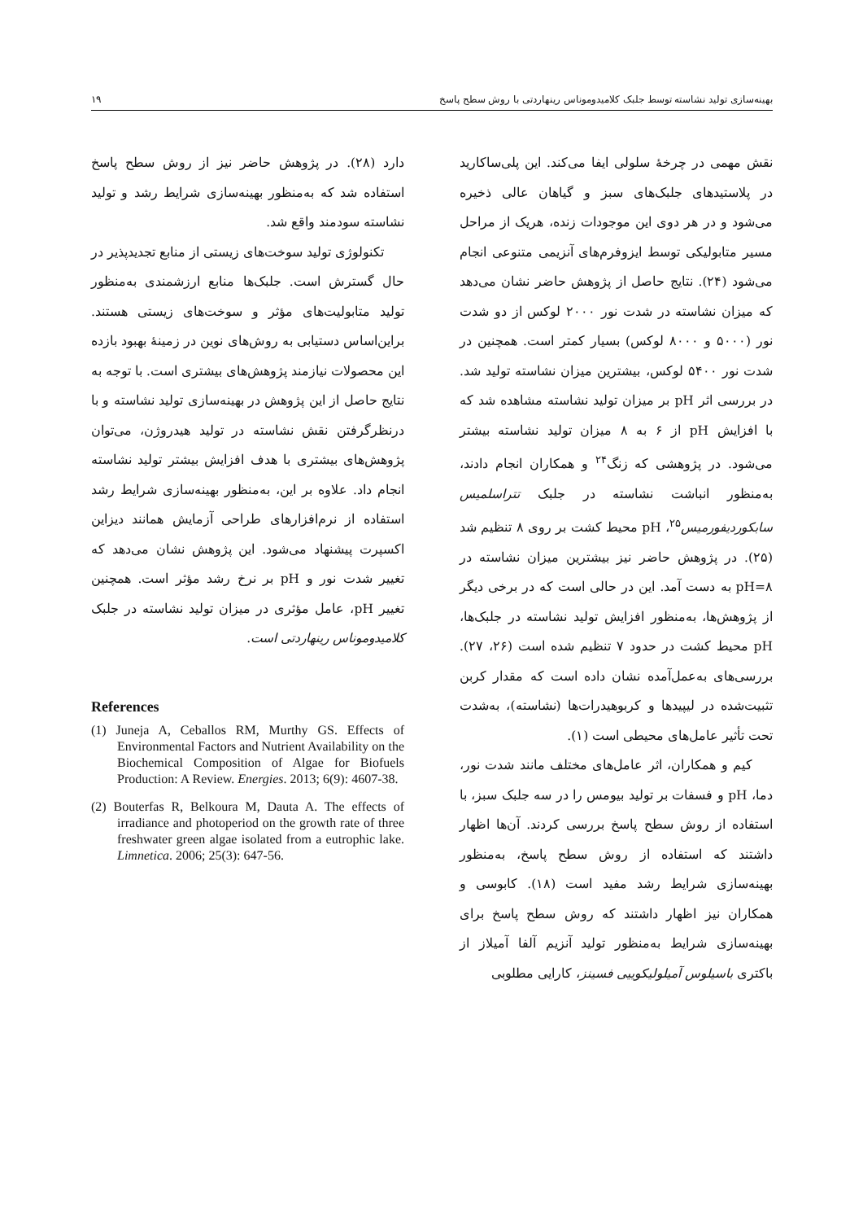بهینه‌سازی تولید نشاسته توسط جلبک کلامیدوموناس رینهاردتی با روش سطح پاسخ ۱۹
نقش مهمی در چرخهٔ سلولی ایفا می‌کند. این پلی‌ساکارید در پلاستیدهای جلبک‌های سبز و گیاهان عالی ذخیره می‌شود و در هر دوی این موجودات زنده، هریک از مراحل مسیر متابولیکی توسط ایزوفرم‌های آنزیمی متنوعی انجام می‌شود (۲۴). نتایج حاصل از پژوهش حاضر نشان می‌دهد که میزان نشاسته در شدت نور ۲۰۰۰ لوکس از دو شدت نور (۵۰۰۰ و ۸۰۰۰ لوکس) بسیار کمتر است. همچنین در شدت نور ۵۴۰۰ لوکس، بیشترین میزان نشاسته تولید شد. در بررسی اثر pH بر میزان تولید نشاسته مشاهده شد که با افزایش pH از ۶ به ۸ میزان تولید نشاسته بیشتر می‌شود. در پژوهشی که زنگ<sup>۲۴</sup> و همکاران انجام دادند، به‌منظور انباشت نشاسته در جلبک تتراسلمیس سابکوردیفورمیس<sup>۲۵</sup>، pH محیط کشت بر روی ۸ تنظیم شد (۲۵). در پژوهش حاضر نیز بیشترین میزان نشاسته در pH=۸ به دست آمد. این در حالی است که در برخی دیگر از پژوهش‌ها، به‌منظور افزایش تولید نشاسته در جلبک‌ها، pH محیط کشت در حدود ۷ تنظیم شده است (۲۶، ۲۷). بررسی‌های به‌عمل‌آمده نشان داده است که مقدار کربن تثبیت‌شده در لیپیدها و کربوهیدرات‌ها (نشاسته)، به‌شدت تحت تأثیر عامل‌های محیطی است (۱).
کیم و همکاران، اثر عامل‌های مختلف مانند شدت نور، دما، pH و فسفات بر تولید بیومس را در سه جلبک سبز، با استفاده از روش سطح پاسخ بررسی کردند. آن‌ها اظهار داشتند که استفاده از روش سطح پاسخ، به‌منظور بهینه‌سازی شرایط رشد مفید است (۱۸). کابوسی و همکاران نیز اظهار داشتند که روش سطح پاسخ برای بهینه‌سازی شرایط به‌منظور تولید آنزیم آلفا آمیلاز از باکتری باسیلوس آمیلولیکوییی فسینز، کارایی مطلوبی
دارد (۲۸). در پژوهش حاضر نیز از روش سطح پاسخ استفاده شد که به‌منظور بهینه‌سازی شرایط رشد و تولید نشاسته سودمند واقع شد.
تکنولوژی تولید سوخت‌های زیستی از منابع تجدیدپذیر در حال گسترش است. جلبک‌ها منابع ارزشمندی به‌منظور تولید متابولیت‌های مؤثر و سوخت‌های زیستی هستند. براین‌اساس دستیابی به روش‌های نوین در زمینهٔ بهبود بازده این محصولات نیازمند پژوهش‌های بیشتری است. با توجه به نتایج حاصل از این پژوهش در بهینه‌سازی تولید نشاسته و با درنظرگرفتن نقش نشاسته در تولید هیدروژن، می‌توان پژوهش‌های بیشتری با هدف افزایش بیشتر تولید نشاسته انجام داد. علاوه بر این، به‌منظور بهینه‌سازی شرایط رشد استفاده از نرم‌افزارهای طراحی آزمایش همانند دیزاین اکسپرت پیشنهاد می‌شود. این پژوهش نشان می‌دهد که تغییر شدت نور و pH بر نرخ رشد مؤثر است. همچنین تغییر pH، عامل مؤثری در میزان تولید نشاسته در جلبک کلامیدوموناس رینهاردتی است.
References
(1) Juneja A, Ceballos RM, Murthy GS. Effects of Environmental Factors and Nutrient Availability on the Biochemical Composition of Algae for Biofuels Production: A Review. Energies. 2013; 6(9): 4607-38.
(2) Bouterfas R, Belkoura M, Dauta A. The effects of irradiance and photoperiod on the growth rate of three freshwater green algae isolated from a eutrophic lake. Limnetica. 2006; 25(3): 647-56.